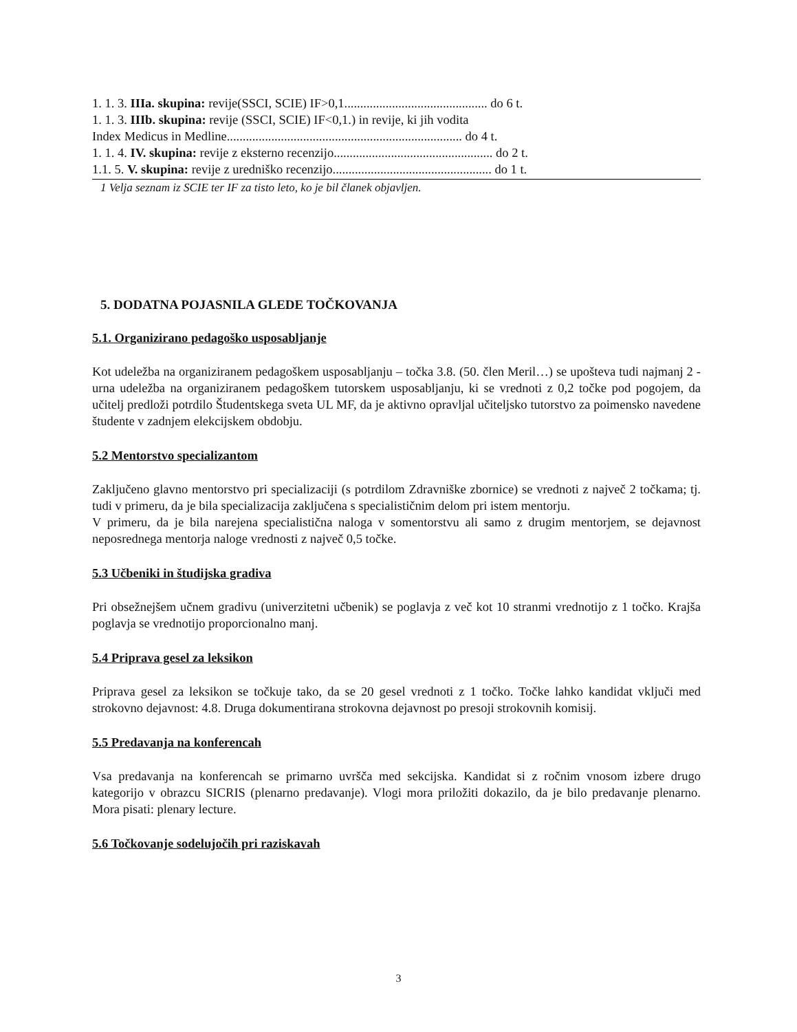1. 1. 3. IIIa. skupina: revije(SSCI, SCIE) IF>0,1............................................. do 6 t.
1. 1. 3. IIIb. skupina: revije (SSCI, SCIE) IF<0,1.) in revije, ki jih vodita
Index Medicus in Medline.......................................................................... do 4 t.
1. 1. 4. IV. skupina: revije z eksterno recenzijo.................................................. do 2 t.
1.1. 5. V. skupina: revije z uredniško recenzijo.................................................. do 1 t.
1 Velja seznam iz SCIE ter IF za tisto leto, ko je bil članek objavljen.
5. DODATNA POJASNILA GLEDE TOČKOVANJA
5.1. Organizirano pedagoško usposabljanje
Kot udeležba na organiziranem pedagoškem usposabljanju – točka 3.8. (50. člen Meril…) se upošteva tudi najmanj 2 - urna udeležba na organiziranem pedagoškem tutorskem usposabljanju, ki se vrednoti z 0,2 točke pod pogojem, da učitelj predloži potrdilo Študentskega sveta UL MF, da je aktivno opravljal učiteljsko tutorstvo za poimensko navedene študente v zadnjem elekcijskem obdobju.
5.2 Mentorstvo specializantom
Zaključeno glavno mentorstvo pri specializaciji (s potrdilom Zdravniške zbornice) se vrednoti z največ 2 točkama; tj. tudi v primeru, da je bila specializacija zaključena s specialističnim delom pri istem mentorju.
V primeru, da je bila narejena specialistična naloga v somentorstvu ali samo z drugim mentorjem, se dejavnost neposrednega mentorja naloge vrednosti z največ 0,5 točke.
5.3 Učbeniki in študijska gradiva
Pri obsežnejšem učnem gradivu (univerzitetni učbenik) se poglavja z več kot 10 stranmi vrednotijo z 1 točko. Krajša poglavja se vrednotijo proporcionalno manj.
5.4 Priprava gesel za leksikon
Priprava gesel za leksikon se točkuje tako, da se 20 gesel vrednoti z 1 točko. Točke lahko kandidat vključi med strokovno dejavnost: 4.8. Druga dokumentirana strokovna dejavnost po presoji strokovnih komisij.
5.5 Predavanja na konferencah
Vsa predavanja na konferencah se primarno uvršča med sekcijska. Kandidat si z ročnim vnosom izbere drugo kategorijo v obrazcu SICRIS (plenarno predavanje). Vlogi mora priložiti dokazilo, da je bilo predavanje plenarno. Mora pisati: plenary lecture.
5.6 Točkovanje sodelujočih pri raziskavah
3